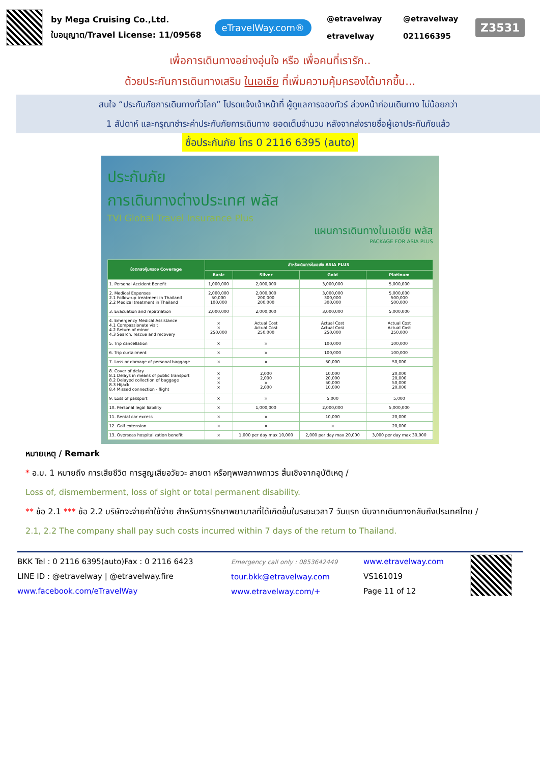by Mega Cruising Co.,Ltd.
ใบอนุญาต/Travel License: 11/09568
eTravelWay.com®
@etravelway
@etravelway
etravelway
021166395
Z3531
เพื่อการเดินทางอย่างอุ่นใจ หรือ เพื่อคนที่เรารัก..
ด้วยประกันการเดินทางเสริม ในเอเชีย ที่เพิ่มความคุ้มครองได้มากขึ้น...
สนใจ “ประกันภัยการเดินทางทั่วโลก” โปรดแจ้งเจ้าหน้าที่ ผู้ดูแลการจองทัวร์ ล่วงหน้าก่อนเดินทาง ไม่น้อยกว่า
1 สัปดาห์ และกรุณาชำระค่าประกันภัยการเดินทาง ยอดเต็มจำนวน หลังจากส่งรายชื่อผู้เอาประกันภัยแล้ว
ซื้อประกันภัย โทร 0 2116 6395 (auto)
ประกันภัย
การเดินทางต่างประเทศ พลัส
TVI Global Travel Insurance Plus
แผนการเดินทางในเอเชีย พลัส
PACKAGE FOR ASIA PLUS
| ข้อตกลงคุ้มครอง Coverage | สำหรับเดินทางในเอเชีย ASIA PLUS | | | |
| --- | --- | --- | --- | --- |
| | Basic | Silver | Gold | Platinum |
| 1. Personal Accident Benefit | 1,000,000 | 2,000,000 | 3,000,000 | 5,000,000 |
| 2. Medical Expenses 2.1 Follow-up treatment in Thailand 2.2 Medical treatment in Thailand | 2,000,000 50,000 100,000 | 2,000,000 200,000 200,000 | 3,000,000 300,000 300,000 | 5,000,000 500,000 500,000 |
| 3. Evacuation and repatriation | 2,000,000 | 2,000,000 | 3,000,000 | 5,000,000 |
| 4. Emergency Medical Assistance 4.1 Compassionate visit 4.2 Return of minor 4.3 Search, rescue and recovery | × × 250,000 | Actual Cost Actual Cost 250,000 | Actual Cost Actual Cost 250,000 | Actual Cost Actual Cost 250,000 |
| 5. Trip cancellation | × | × | 100,000 | 100,000 |
| 6. Trip curtailment | × | × | 100,000 | 100,000 |
| 7. Loss or damage of personal baggage | × | × | 50,000 | 50,000 |
| 8. Cover of delay 8.1 Delays in means of public transport 8.2 Delayed collection of baggage 8.3 Hijack 8.4 Missed connection - flight | × × × × | 2,000 2,000 × 2,000 | 10,000 20,000 50,000 10,000 | 20,000 20,000 50,000 20,000 |
| 9. Loss of passport | × | × | 5,000 | 5,000 |
| 10. Personal legal liability | × | 1,000,000 | 2,000,000 | 5,000,000 |
| 11. Rental car excess | × | × | 10,000 | 20,000 |
| 12. Golf extension | × | × | × | 20,000 |
| 13. Overseas hospitalization benefit | × | 1,000 per day max 10,000 | 2,000 per day max 20,000 | 3,000 per day max 30,000 |
หมายเหตุ / Remark
* อ.บ. 1 หมายถึง การเสียชีวิต การสูญเสียอวัยวะ สายตา หรือทุพพลภาพถาวร สิ้นเชิงจากอุบัติเหตุ /
Loss of, dismemberment, loss of sight or total permanent disability.
** ข้อ 2.1 *** ข้อ 2.2 บริษัทจะจ่ายค่าใช้จ่าย สำหรับการรักษาพยาบาลที่ได้เกิดขึ้นในระยะเวลา7 วันแรก นับจากเดินทางกลับถึงประเทศไทย /
2.1, 2.2 The company shall pay such costs incurred within 7 days of the return to Thailand.
BKK Tel : 0 2116 6395(auto)Fax : 0 2116 6423
LINE ID : @etravelway | @etravelway.fire
www.facebook.com/eTravelWay
Emergency call only : 0853642449
tour.bkk@etravelway.com
www.etravelway.com/+
www.etravelway.com
VS161019
Page 11 of 12